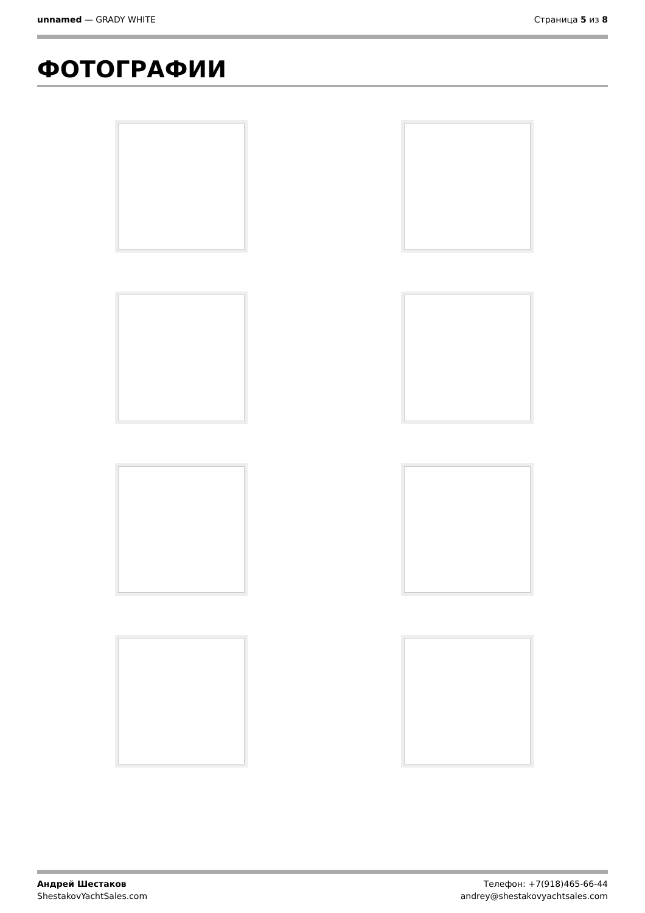unnamed — GRADY WHITE Страница 5 из 8
ФОТОГРАФИИ
Андрей Шестаков
ShestakovYachtSales.com
Телефон: +7(918)465-66-44
andrey@shestakovyachtsales.com